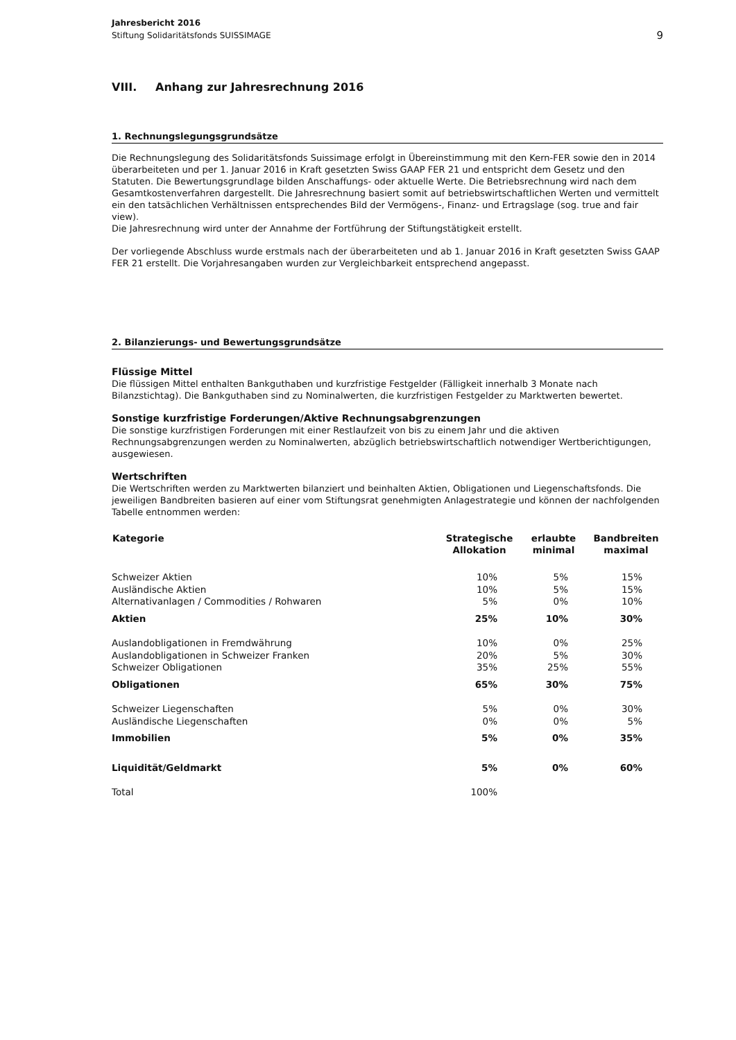Jahresbericht 2016
Stiftung Solidaritätsfonds SUISSIMAGE
9
VIII. Anhang zur Jahresrechnung 2016
1. Rechnungslegungsgrundsätze
Die Rechnungslegung des Solidaritätsfonds Suissimage erfolgt in Übereinstimmung mit den Kern-FER sowie den in 2014 überarbeiteten und per 1. Januar 2016 in Kraft gesetzten Swiss GAAP FER 21 und entspricht dem Gesetz und den Statuten. Die Bewertungsgrundlage bilden Anschaffungs- oder aktuelle Werte. Die Betriebsrechnung wird nach dem Gesamtkostenverfahren dargestellt. Die Jahresrechnung basiert somit auf betriebswirtschaftlichen Werten und vermittelt ein den tatsächlichen Verhältnissen entsprechendes Bild der Vermögens-, Finanz- und Ertragslage (sog. true and fair view).
Die Jahresrechnung wird unter der Annahme der Fortführung der Stiftungstätigkeit erstellt.
Der vorliegende Abschluss wurde erstmals nach der überarbeiteten und ab 1. Januar 2016 in Kraft gesetzten Swiss GAAP FER 21 erstellt. Die Vorjahresangaben wurden zur Vergleichbarkeit entsprechend angepasst.
2. Bilanzierungs- und Bewertungsgrundsätze
Flüssige Mittel
Die flüssigen Mittel enthalten Bankguthaben und kurzfristige Festgelder (Fälligkeit innerhalb 3 Monate nach Bilanzstichtag). Die Bankguthaben sind zu Nominalwerten, die kurzfristigen Festgelder zu Marktwerten bewertet.
Sonstige kurzfristige Forderungen/Aktive Rechnungsabgrenzungen
Die sonstige kurzfristigen Forderungen mit einer Restlaufzeit von bis zu einem Jahr und die aktiven Rechnungsabgrenzungen werden zu Nominalwerten, abzüglich betriebswirtschaftlich notwendiger Wertberichtigungen, ausgewiesen.
Wertschriften
Die Wertschriften werden zu Marktwerten bilanziert und beinhalten Aktien, Obligationen und Liegenschaftsfonds. Die jeweiligen Bandbreiten basieren auf einer vom Stiftungsrat genehmigten Anlagestrategie und können der nachfolgenden Tabelle entnommen werden:
| Kategorie | Strategische Allokation | erlaubte minimal | Bandbreiten maximal |
| --- | --- | --- | --- |
| Schweizer Aktien | 10% | 5% | 15% |
| Ausländische Aktien | 10% | 5% | 15% |
| Alternativanlagen / Commodities / Rohwaren | 5% | 0% | 10% |
| Aktien | 25% | 10% | 30% |
| Auslandobligationen in Fremdwährung | 10% | 0% | 25% |
| Auslandobligationen in Schweizer Franken | 20% | 5% | 30% |
| Schweizer Obligationen | 35% | 25% | 55% |
| Obligationen | 65% | 30% | 75% |
| Schweizer Liegenschaften | 5% | 0% | 30% |
| Ausländische Liegenschaften | 0% | 0% | 5% |
| Immobilien | 5% | 0% | 35% |
| Liquidität/Geldmarkt | 5% | 0% | 60% |
| Total | 100% | | |